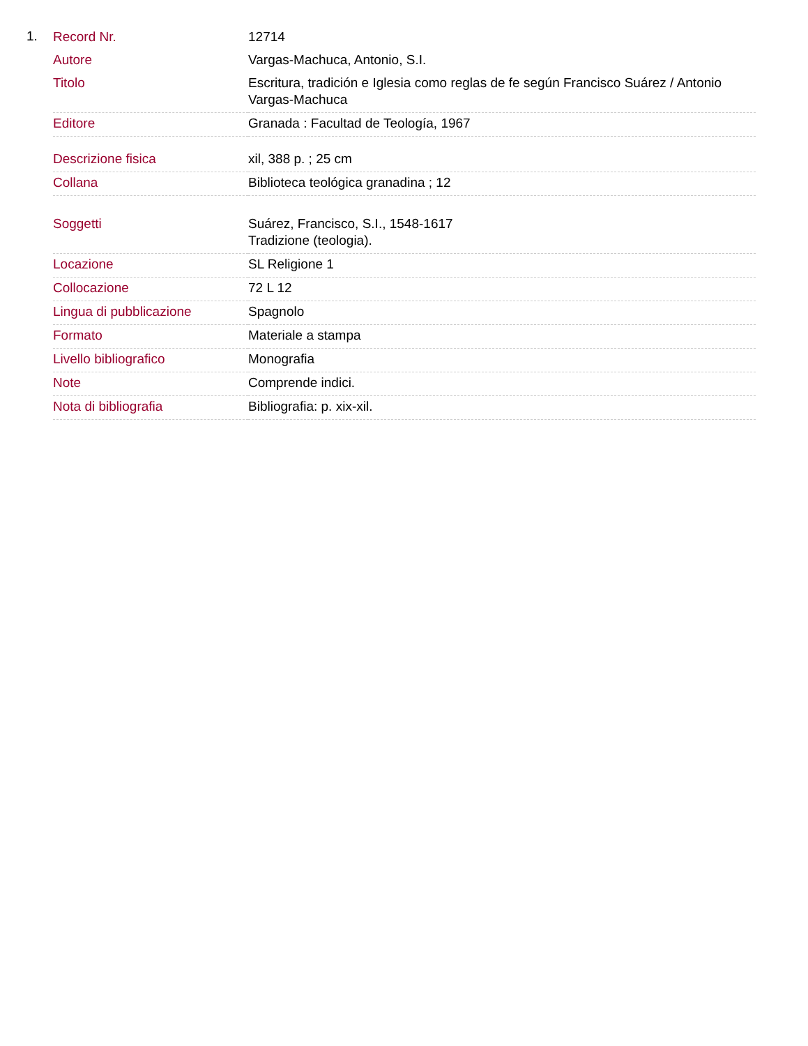1.
| Record Nr. | 12714 |
| Autore | Vargas-Machuca, Antonio, S.I. |
| Titolo | Escritura, tradición e Iglesia como reglas de fe según Francisco Suárez / Antonio Vargas-Machuca |
| Editore | Granada : Facultad de Teología, 1967 |
| Descrizione fisica | xil, 388 p. ; 25 cm |
| Collana | Biblioteca teológica granadina ; 12 |
| Soggetti | Suárez, Francisco, S.I., 1548-1617 Tradizione (teologia). |
| Locazione | SL Religione 1 |
| Collocazione | 72 L 12 |
| Lingua di pubblicazione | Spagnolo |
| Formato | Materiale a stampa |
| Livello bibliografico | Monografia |
| Note | Comprende indici. |
| Nota di bibliografia | Bibliografia: p. xix-xil. |